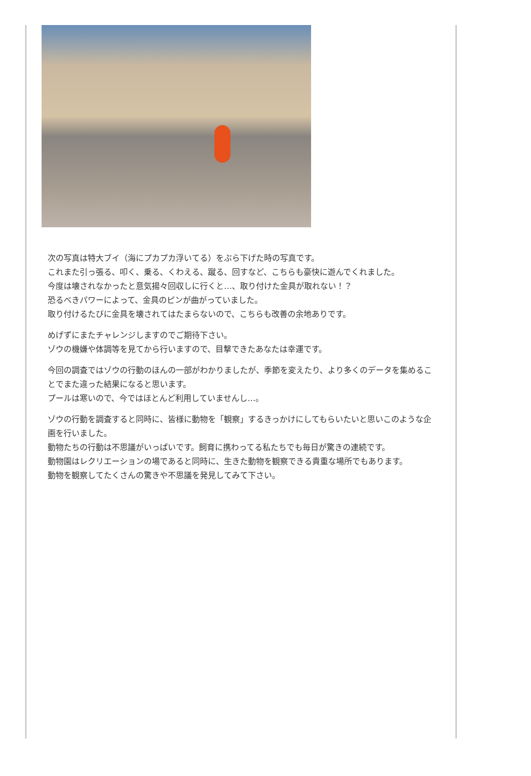次の写真は特大ブイ（海にプカプカ浮いてる）をぶら下げた時の写真です。
これまた引っ張る、叩く、乗る、くわえる、蹴る、回すなど、こちらも豪快に遊んでくれました。
今度は壊されなかったと意気揚々回収しに行くと…、取り付けた金具が取れない！？
恐るべきパワーによって、金具のピンが曲がっていました。
取り付けるたびに金具を壊されてはたまらないので、こちらも改善の余地ありです。
めげずにまたチャレンジしますのでご期待下さい。
ゾウの機嫌や体調等を見てから行いますので、目撃できたあなたは幸運です。
今回の調査ではゾウの行動のほんの一部がわかりましたが、季節を変えたり、より多くのデータを集めることでまた違った結果になると思います。
プールは寒いので、今ではほとんど利用していませんし…。
ゾウの行動を調査すると同時に、皆様に動物を「観察」するきっかけにしてもらいたいと思いこのような企画を行いました。
動物たちの行動は不思議がいっぱいです。飼育に携わってる私たちでも毎日が驚きの連続です。
動物園はレクリエーションの場であると同時に、生きた動物を観察できる貴重な場所でもあります。
動物を観察してたくさんの驚きや不思議を発見してみて下さい。